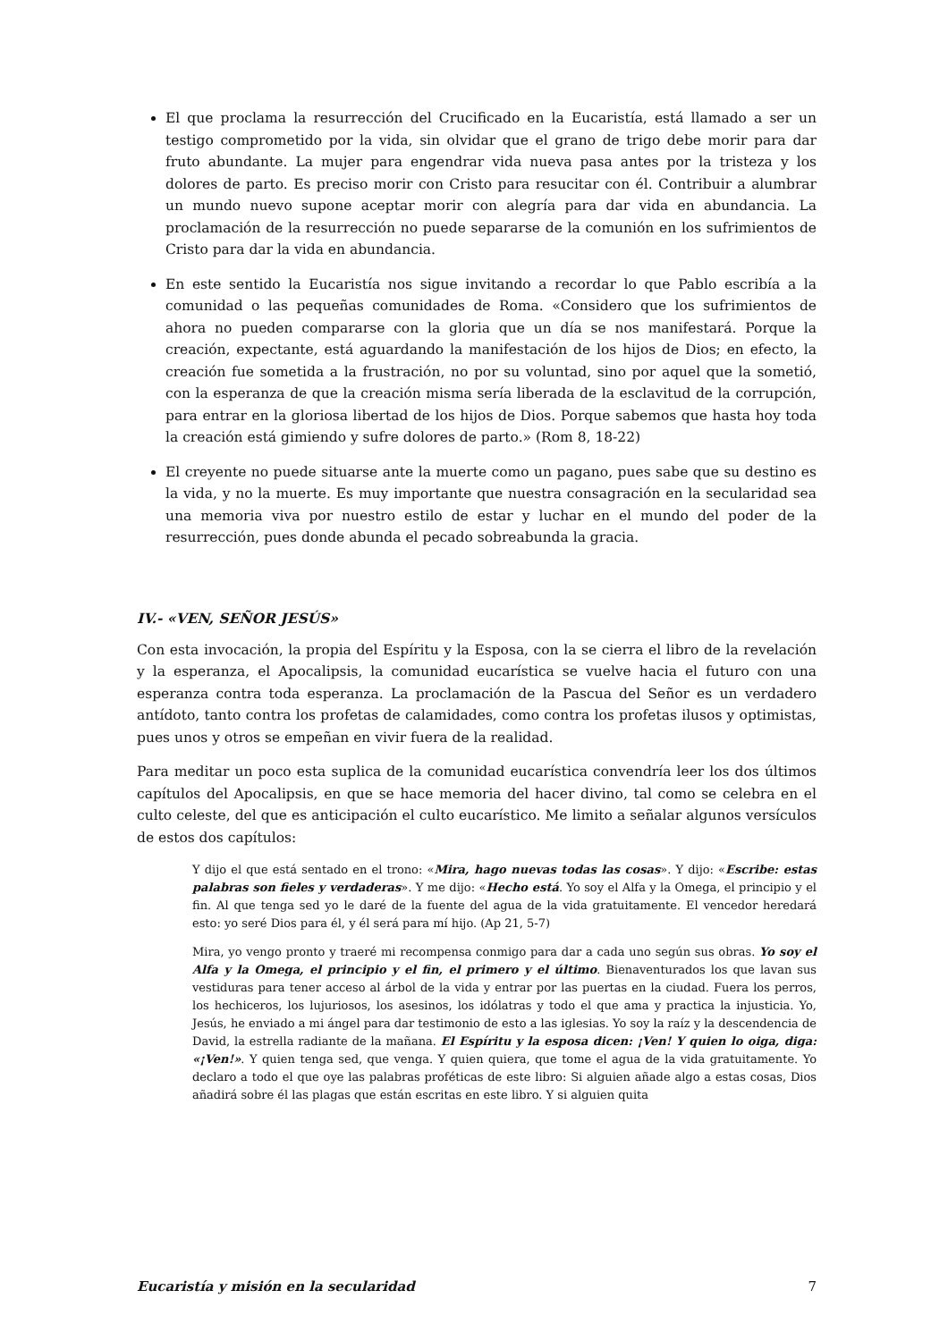El que proclama la resurrección del Crucificado en la Eucaristía, está llamado a ser un testigo comprometido por la vida, sin olvidar que el grano de trigo debe morir para dar fruto abundante. La mujer para engendrar vida nueva pasa antes por la tristeza y los dolores de parto. Es preciso morir con Cristo para resucitar con él. Contribuir a alumbrar un mundo nuevo supone aceptar morir con alegría para dar vida en abundancia. La proclamación de la resurrección no puede separarse de la comunión en los sufrimientos de Cristo para dar la vida en abundancia.
En este sentido la Eucaristía nos sigue invitando a recordar lo que Pablo escribía a la comunidad o las pequeñas comunidades de Roma. «Considero que los sufrimientos de ahora no pueden compararse con la gloria que un día se nos manifestará. Porque la creación, expectante, está aguardando la manifestación de los hijos de Dios; en efecto, la creación fue sometida a la frustración, no por su voluntad, sino por aquel que la sometió, con la esperanza de que la creación misma sería liberada de la esclavitud de la corrupción, para entrar en la gloriosa libertad de los hijos de Dios. Porque sabemos que hasta hoy toda la creación está gimiendo y sufre dolores de parto.» (Rom 8, 18-22)
El creyente no puede situarse ante la muerte como un pagano, pues sabe que su destino es la vida, y no la muerte. Es muy importante que nuestra consagración en la secularidad sea una memoria viva por nuestro estilo de estar y luchar en el mundo del poder de la resurrección, pues donde abunda el pecado sobreabunda la gracia.
IV.- «VEN, SEÑOR JESÚS»
Con esta invocación, la propia del Espíritu y la Esposa, con la se cierra el libro de la revelación y la esperanza, el Apocalipsis, la comunidad eucarística se vuelve hacia el futuro con una esperanza contra toda esperanza. La proclamación de la Pascua del Señor es un verdadero antídoto, tanto contra los profetas de calamidades, como contra los profetas ilusos y optimistas, pues unos y otros se empeñan en vivir fuera de la realidad.
Para meditar un poco esta suplica de la comunidad eucarística convendría leer los dos últimos capítulos del Apocalipsis, en que se hace memoria del hacer divino, tal como se celebra en el culto celeste, del que es anticipación el culto eucarístico. Me limito a señalar algunos versículos de estos dos capítulos:
Y dijo el que está sentado en el trono: «Mira, hago nuevas todas las cosas». Y dijo: «Escribe: estas palabras son fieles y verdaderas». Y me dijo: «Hecho está. Yo soy el Alfa y la Omega, el principio y el fin. Al que tenga sed yo le daré de la fuente del agua de la vida gratuitamente. El vencedor heredará esto: yo seré Dios para él, y él será para mí hijo. (Ap 21, 5-7)
Mira, yo vengo pronto y traeré mi recompensa conmigo para dar a cada uno según sus obras. Yo soy el Alfa y la Omega, el principio y el fin, el primero y el último. Bienaventurados los que lavan sus vestiduras para tener acceso al árbol de la vida y entrar por las puertas en la ciudad. Fuera los perros, los hechiceros, los lujuriosos, los asesinos, los idólatras y todo el que ama y practica la injusticia. Yo, Jesús, he enviado a mi ángel para dar testimonio de esto a las iglesias. Yo soy la raíz y la descendencia de David, la estrella radiante de la mañana. El Espíritu y la esposa dicen: ¡Ven! Y quien lo oiga, diga: «¡Ven!». Y quien tenga sed, que venga. Y quien quiera, que tome el agua de la vida gratuitamente. Yo declaro a todo el que oye las palabras proféticas de este libro: Si alguien añade algo a estas cosas, Dios añadirá sobre él las plagas que están escritas en este libro. Y si alguien quita
Eucaristía y misión en la secularidad 7